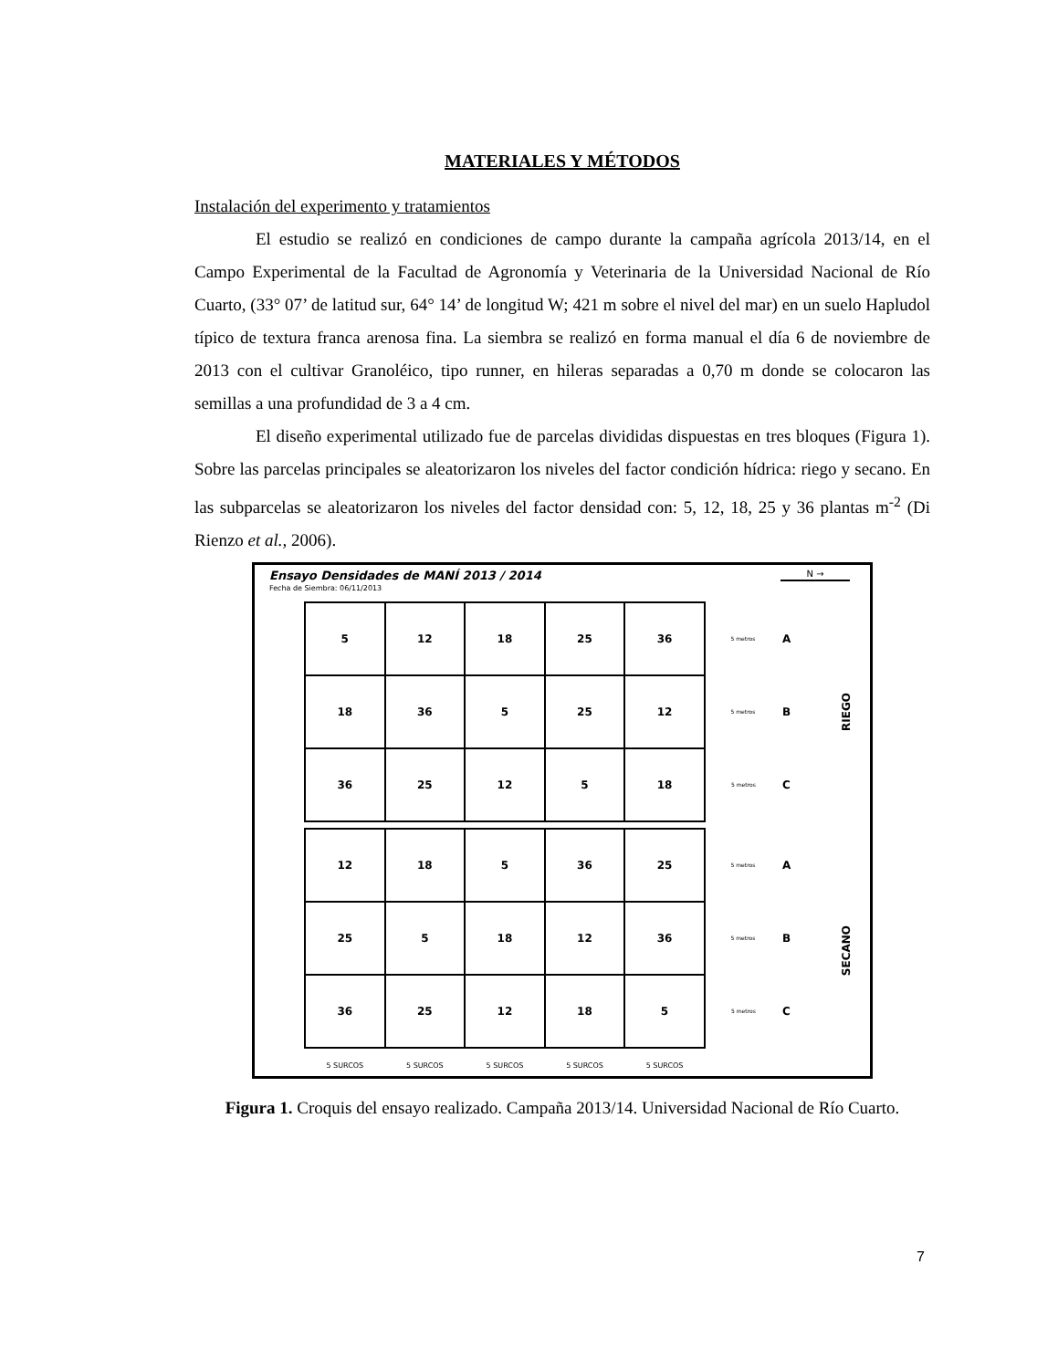MATERIALES Y MÉTODOS
Instalación del experimento y tratamientos
El estudio se realizó en condiciones de campo durante la campaña agrícola 2013/14, en el Campo Experimental de la Facultad de Agronomía y Veterinaria de la Universidad Nacional de Río Cuarto, (33° 07’ de latitud sur, 64° 14’ de longitud W; 421 m sobre el nivel del mar) en un suelo Hapludol típico de textura franca arenosa fina. La siembra se realizó en forma manual el día 6 de noviembre de 2013 con el cultivar Granoléico, tipo runner, en hileras separadas a 0,70 m donde se colocaron las semillas a una profundidad de 3 a 4 cm.
El diseño experimental utilizado fue de parcelas divididas dispuestas en tres bloques (Figura 1). Sobre las parcelas principales se aleatorizaron los niveles del factor condición hídrica: riego y secano. En las subparcelas se aleatorizaron los niveles del factor densidad con: 5, 12, 18, 25 y 36 plantas m<sup>-2</sup> (Di Rienzo et al., 2006).
Ensayo Densidades de MANÍ 2013 / 2014
Fecha de Siembra: 06/11/2013
N →
RIEGO
SECANO
| 5 | 12 | 18 | 25 | 36 | 5 metros | A |
| 18 | 36 | 5 | 25 | 12 | 5 metros | B |
| 36 | 25 | 12 | 5 | 18 | 5 metros | C |
| 12 | 18 | 5 | 36 | 25 | 5 metros | A |
| 25 | 5 | 18 | 12 | 36 | 5 metros | B |
| 36 | 25 | 12 | 18 | 5 | 5 metros | C |
| 5 SURCOS | 5 SURCOS | 5 SURCOS | 5 SURCOS | 5 SURCOS | | |
Figura 1. Croquis del ensayo realizado. Campaña 2013/14. Universidad Nacional de Río Cuarto.
7